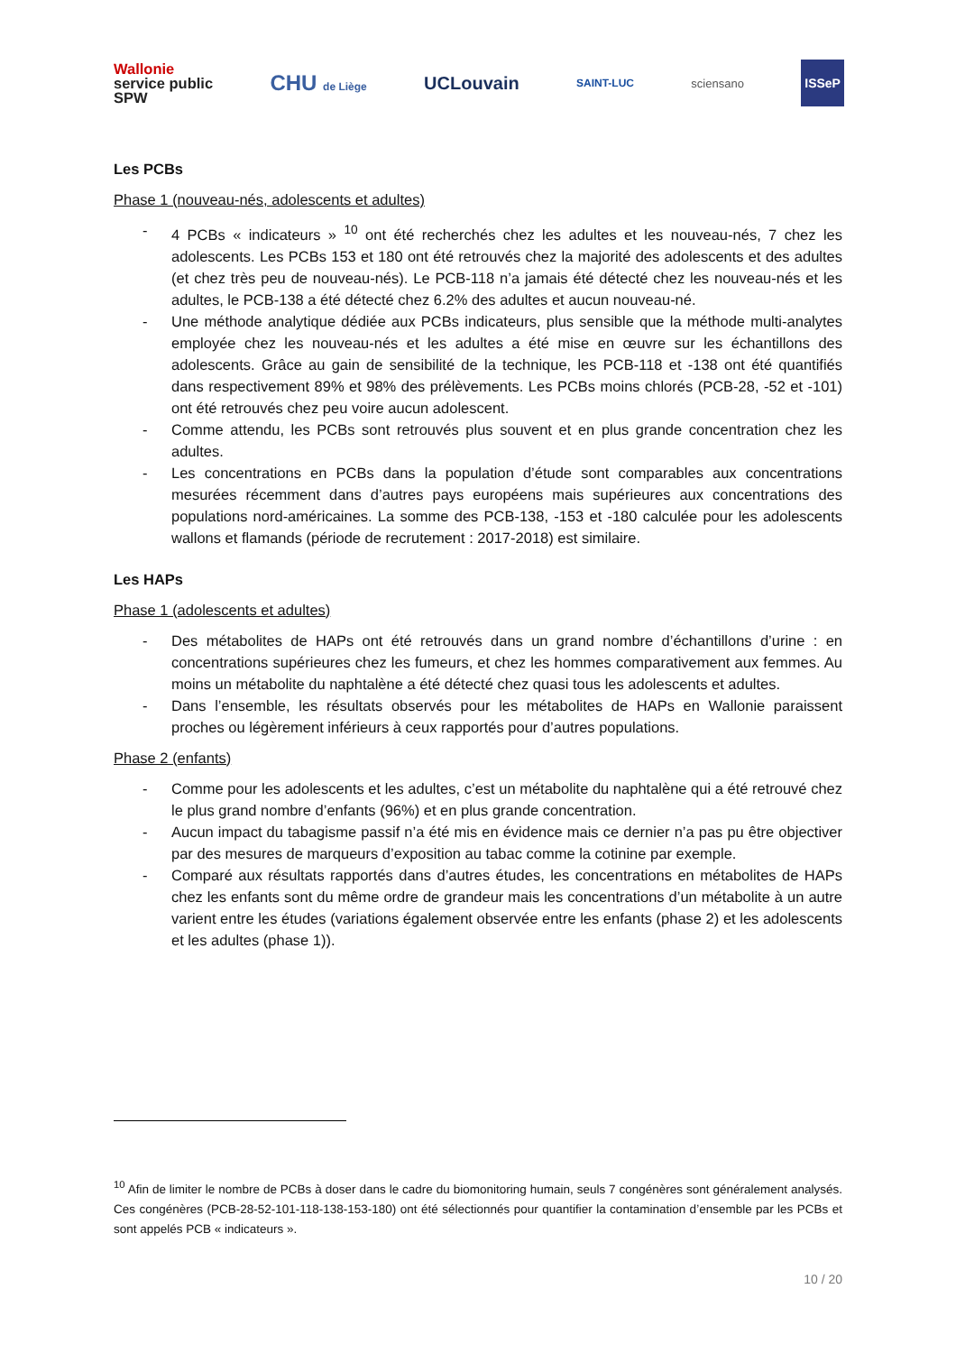Wallonie
service public
SPW
CHU de Liège
UCLouvain
SAINT-LUC sciensano
ISSeP
Les PCBs
Phase 1 (nouveau-nés, adolescents et adultes)
- 4 PCBs « indicateurs » <sup>10</sup> ont été recherchés chez les adultes et les nouveau-nés, 7 chez les adolescents. Les PCBs 153 et 180 ont été retrouvés chez la majorité des adolescents et des adultes (et chez très peu de nouveau-nés). Le PCB-118 n’a jamais été détecté chez les nouveau-nés et les adultes, le PCB-138 a été détecté chez 6.2% des adultes et aucun nouveau-né.
- Une méthode analytique dédiée aux PCBs indicateurs, plus sensible que la méthode multi-analytes employée chez les nouveau-nés et les adultes a été mise en œuvre sur les échantillons des adolescents. Grâce au gain de sensibilité de la technique, les PCB-118 et -138 ont été quantifiés dans respectivement 89% et 98% des prélèvements. Les PCBs moins chlorés (PCB-28, -52 et -101) ont été retrouvés chez peu voire aucun adolescent.
- Comme attendu, les PCBs sont retrouvés plus souvent et en plus grande concentration chez les adultes.
- Les concentrations en PCBs dans la population d’étude sont comparables aux concentrations mesurées récemment dans d’autres pays européens mais supérieures aux concentrations des populations nord-américaines. La somme des PCB-138, -153 et -180 calculée pour les adolescents wallons et flamands (période de recrutement : 2017-2018) est similaire.
Les HAPs
Phase 1 (adolescents et adultes)
- Des métabolites de HAPs ont été retrouvés dans un grand nombre d’échantillons d’urine : en concentrations supérieures chez les fumeurs, et chez les hommes comparativement aux femmes. Au moins un métabolite du naphtalène a été détecté chez quasi tous les adolescents et adultes.
- Dans l’ensemble, les résultats observés pour les métabolites de HAPs en Wallonie paraissent proches ou légèrement inférieurs à ceux rapportés pour d’autres populations.
Phase 2 (enfants)
- Comme pour les adolescents et les adultes, c’est un métabolite du naphtalène qui a été retrouvé chez le plus grand nombre d’enfants (96%) et en plus grande concentration.
- Aucun impact du tabagisme passif n’a été mis en évidence mais ce dernier n’a pas pu être objectiver par des mesures de marqueurs d’exposition au tabac comme la cotinine par exemple.
- Comparé aux résultats rapportés dans d’autres études, les concentrations en métabolites de HAPs chez les enfants sont du même ordre de grandeur mais les concentrations d’un métabolite à un autre varient entre les études (variations également observée entre les enfants (phase 2) et les adolescents et les adultes (phase 1)).
<sup>10</sup> Afin de limiter le nombre de PCBs à doser dans le cadre du biomonitoring humain, seuls 7 congénères sont généralement analysés. Ces congénères (PCB-28-52-101-118-138-153-180) ont été sélectionnés pour quantifier la contamination d’ensemble par les PCBs et sont appelés PCB « indicateurs ».
10 / 20